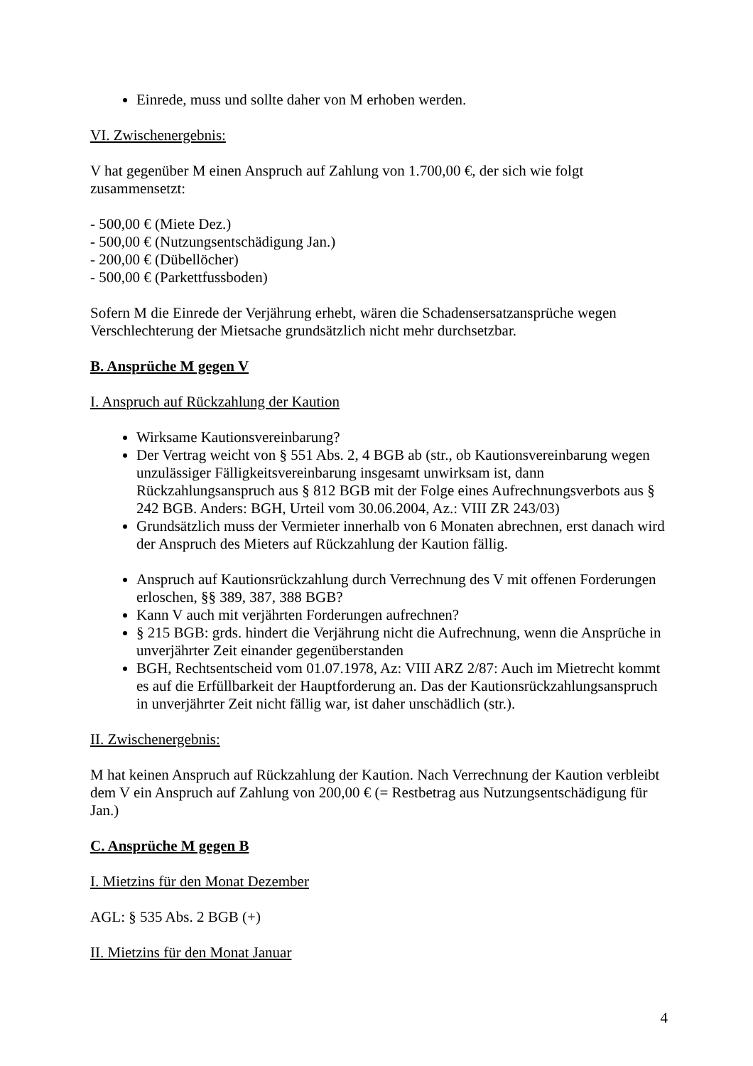Einrede, muss und sollte daher von M erhoben werden.
VI. Zwischenergebnis:
V hat gegenüber M einen Anspruch auf Zahlung von 1.700,00 €, der sich wie folgt zusammensetzt:
- 500,00 € (Miete Dez.)
- 500,00 € (Nutzungsentschädigung Jan.)
- 200,00 € (Dübellöcher)
- 500,00 € (Parkettfussboden)
Sofern M die Einrede der Verjährung erhebt, wären die Schadensersatzansprüche wegen Verschlechterung der Mietsache grundsätzlich nicht mehr durchsetzbar.
B. Ansprüche M gegen V
I. Anspruch auf Rückzahlung der Kaution
Wirksame Kautionsvereinbarung?
Der Vertrag weicht von § 551 Abs. 2, 4 BGB ab (str., ob Kautionsvereinbarung wegen unzulässiger Fälligkeitsvereinbarung insgesamt unwirksam ist, dann Rückzahlungsanspruch aus § 812 BGB mit der Folge eines Aufrechnungsverbots aus § 242 BGB. Anders: BGH, Urteil vom 30.06.2004, Az.: VIII ZR 243/03)
Grundsätzlich muss der Vermieter innerhalb von 6 Monaten abrechnen, erst danach wird der Anspruch des Mieters auf Rückzahlung der Kaution fällig.
Anspruch auf Kautionsrückzahlung durch Verrechnung des V mit offenen Forderungen erloschen, §§ 389, 387, 388 BGB?
Kann V auch mit verjährten Forderungen aufrechnen?
§ 215 BGB: grds. hindert die Verjährung nicht die Aufrechnung, wenn die Ansprüche in unverjährter Zeit einander gegenüberstanden
BGH, Rechtsentscheid vom 01.07.1978, Az: VIII ARZ 2/87: Auch im Mietrecht kommt es auf die Erfüllbarkeit der Hauptforderung an. Das der Kautionsrückzahlungsanspruch in unverjährter Zeit nicht fällig war, ist daher unschädlich (str.).
II. Zwischenergebnis:
M hat keinen Anspruch auf Rückzahlung der Kaution. Nach Verrechnung der Kaution verbleibt dem V ein Anspruch auf Zahlung von 200,00 € (= Restbetrag aus Nutzungsentschädigung für Jan.)
C. Ansprüche M gegen B
I. Mietzins für den Monat Dezember
AGL: § 535 Abs. 2 BGB (+)
II. Mietzins für den Monat Januar
4